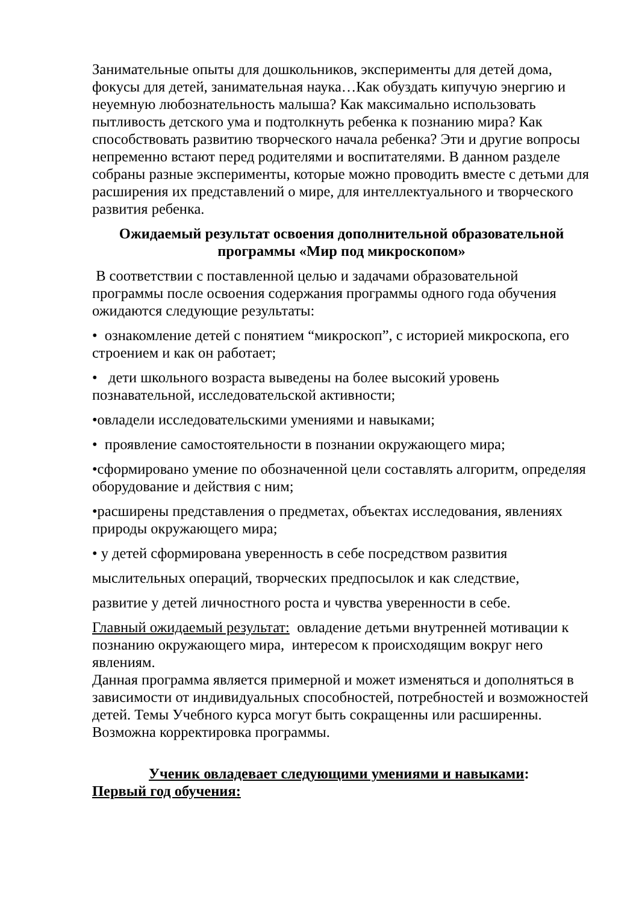Занимательные опыты для дошкольников, эксперименты для детей дома, фокусы для детей, занимательная наука…Как обуздать кипучую энергию и неуемную любознательность малыша? Как максимально использовать пытливость детского ума и подтолкнуть ребенка к познанию мира? Как способствовать развитию творческого начала ребенка? Эти и другие вопросы непременно встают перед родителями и воспитателями. В данном разделе собраны разные эксперименты, которые можно проводить вместе с детьми для расширения их представлений о мире, для интеллектуального и творческого развития ребенка.
Ожидаемый результат освоения дополнительной образовательной программы «Мир под микроскопом»
В соответствии с поставленной целью и задачами образовательной программы после освоения содержания программы одного года обучения ожидаются следующие результаты:
• ознакомление детей с понятием “микроскоп”, с историей микроскопа, его строением и как он работает;
• дети школьного возраста выведены на более высокий уровень познавательной, исследовательской активности;
•овладели исследовательскими умениями и навыками;
• проявление самостоятельности в познании окружающего мира;
•сформировано умение по обозначенной цели составлять алгоритм, определяя оборудование и действия с ним;
•расширены представления о предметах, объектах исследования, явлениях природы окружающего мира;
• у детей сформирована уверенность в себе посредством развития
мыслительных операций, творческих предпосылок и как следствие,
развитие у детей личностного роста и чувства уверенности в себе.
Главный ожидаемый результат: овладение детьми внутренней мотивации к познанию окружающего мира, интересом к происходящим вокруг него явлениям.
Данная программа является примерной и может изменяться и дополняться в зависимости от индивидуальных способностей, потребностей и возможностей детей. Темы Учебного курса могут быть сокращенны или расширенны. Возможна корректировка программы.
Ученик овладевает следующими умениями и навыками:
Первый год обучения: